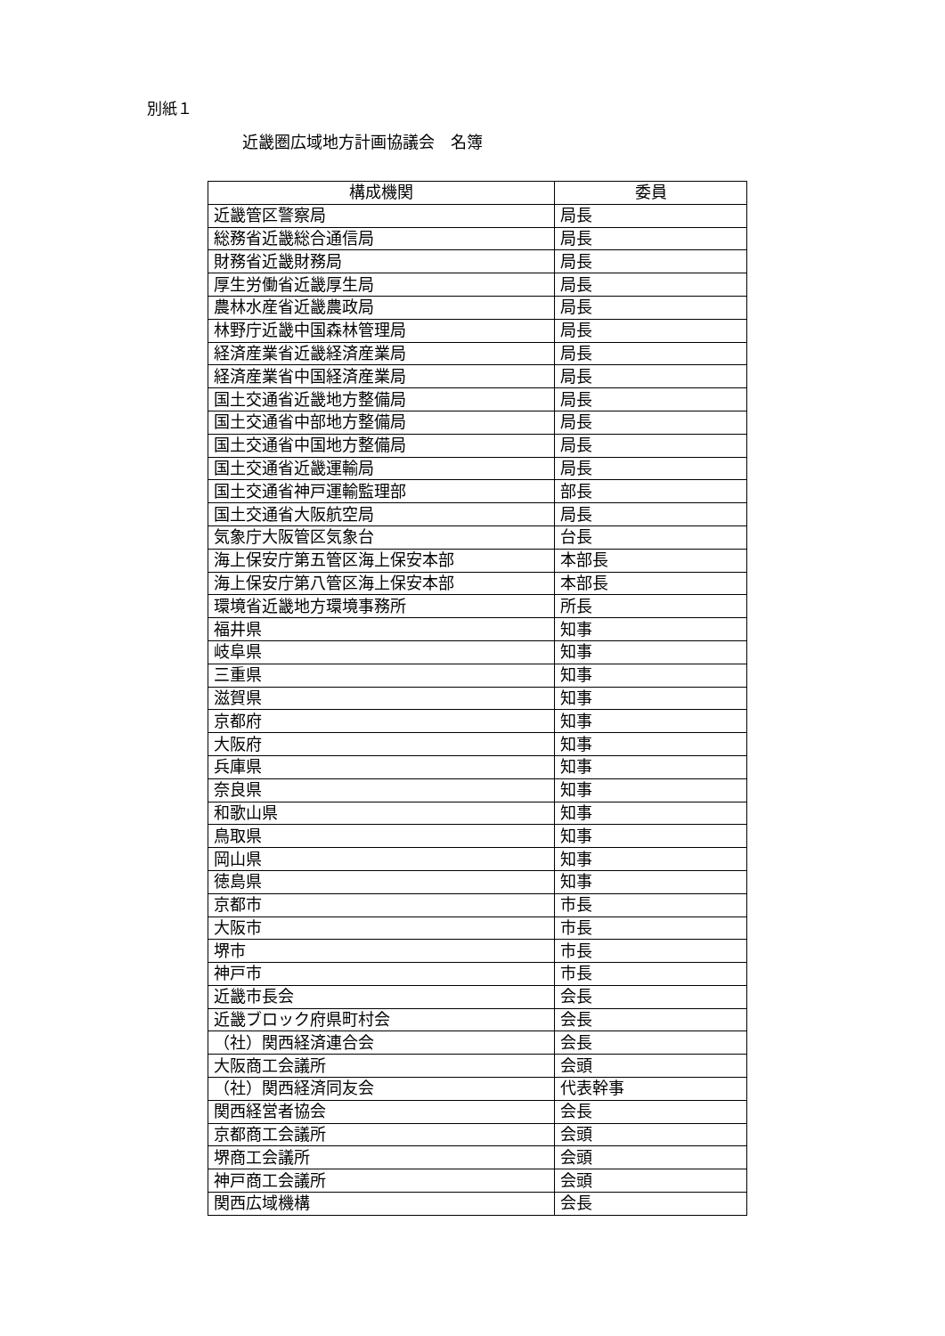別紙１
近畿圏広域地方計画協議会　名簿
| 構成機関 | 委員 |
| --- | --- |
| 近畿管区警察局 | 局長 |
| 総務省近畿総合通信局 | 局長 |
| 財務省近畿財務局 | 局長 |
| 厚生労働省近畿厚生局 | 局長 |
| 農林水産省近畿農政局 | 局長 |
| 林野庁近畿中国森林管理局 | 局長 |
| 経済産業省近畿経済産業局 | 局長 |
| 経済産業省中国経済産業局 | 局長 |
| 国土交通省近畿地方整備局 | 局長 |
| 国土交通省中部地方整備局 | 局長 |
| 国土交通省中国地方整備局 | 局長 |
| 国土交通省近畿運輸局 | 局長 |
| 国土交通省神戸運輸監理部 | 部長 |
| 国土交通省大阪航空局 | 局長 |
| 気象庁大阪管区気象台 | 台長 |
| 海上保安庁第五管区海上保安本部 | 本部長 |
| 海上保安庁第八管区海上保安本部 | 本部長 |
| 環境省近畿地方環境事務所 | 所長 |
| 福井県 | 知事 |
| 岐阜県 | 知事 |
| 三重県 | 知事 |
| 滋賀県 | 知事 |
| 京都府 | 知事 |
| 大阪府 | 知事 |
| 兵庫県 | 知事 |
| 奈良県 | 知事 |
| 和歌山県 | 知事 |
| 鳥取県 | 知事 |
| 岡山県 | 知事 |
| 徳島県 | 知事 |
| 京都市 | 市長 |
| 大阪市 | 市長 |
| 堺市 | 市長 |
| 神戸市 | 市長 |
| 近畿市長会 | 会長 |
| 近畿ブロック府県町村会 | 会長 |
| （社）関西経済連合会 | 会長 |
| 大阪商工会議所 | 会頭 |
| （社）関西経済同友会 | 代表幹事 |
| 関西経営者協会 | 会長 |
| 京都商工会議所 | 会頭 |
| 堺商工会議所 | 会頭 |
| 神戸商工会議所 | 会頭 |
| 関西広域機構 | 会長 |